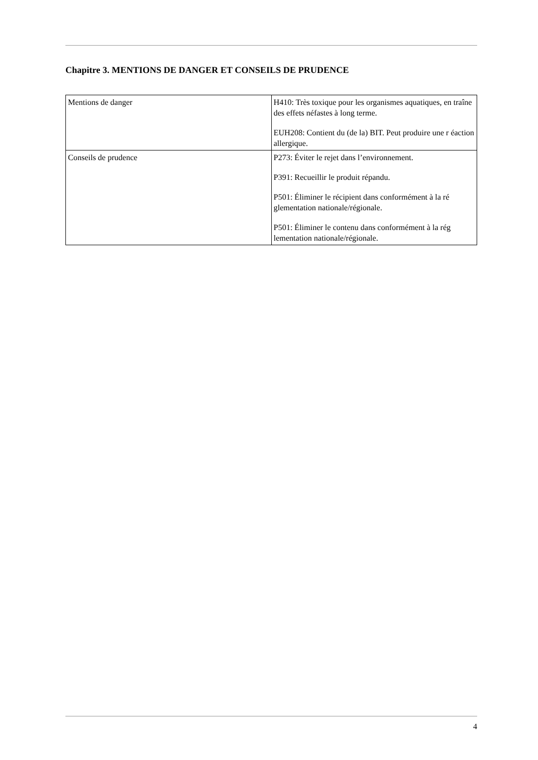Chapitre 3. MENTIONS DE DANGER ET CONSEILS DE PRUDENCE
| Mentions de danger | H410: Très toxique pour les organismes aquatiques, en traîne des effets néfastes à long terme. EUH208: Contient du (de la) BIT. Peut produire une r éaction allergique. |
| Conseils de prudence | P273: Éviter le rejet dans l’environnement. P391: Recueillir le produit répandu. P501: Éliminer le récipient dans conformément à la ré glementation nationale/régionale. P501: Éliminer le contenu dans conformément à la rég lementation nationale/régionale. |
4